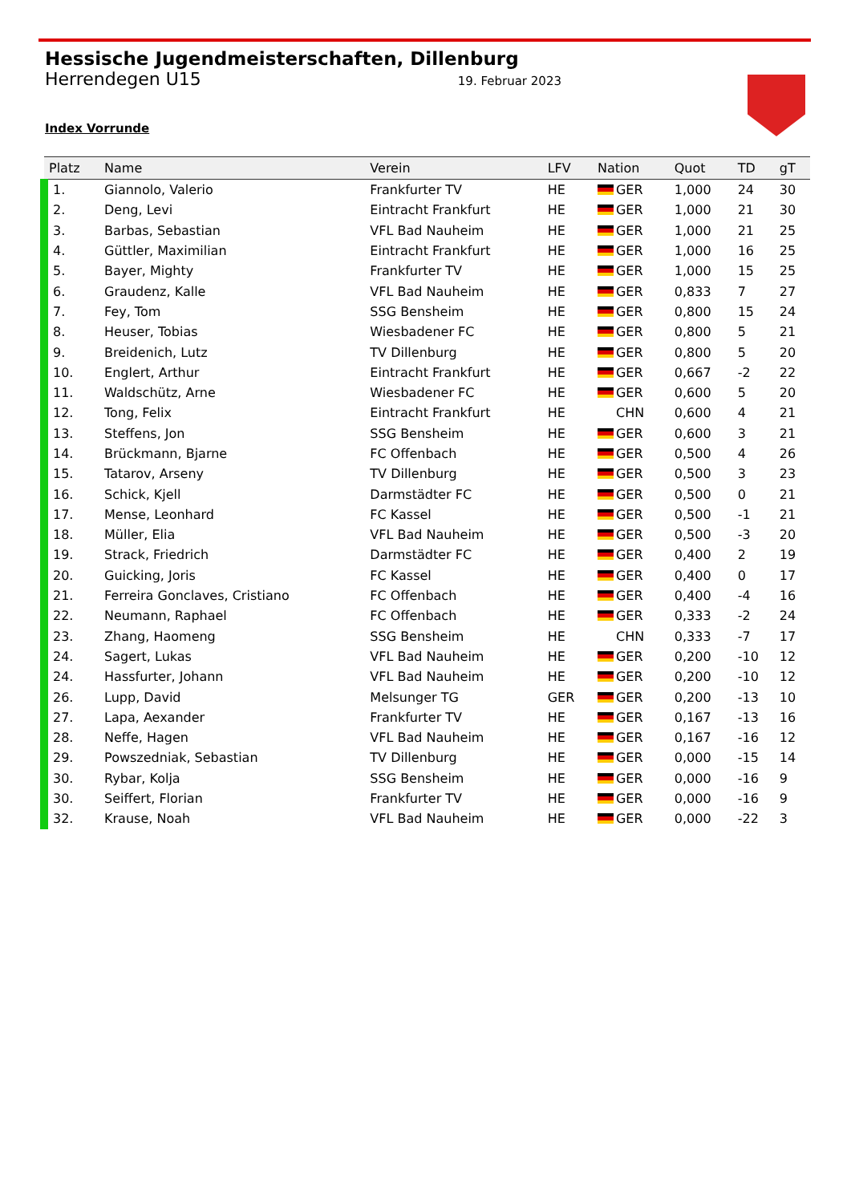Hessische Jugendmeisterschaften, Dillenburg
Herrendegen U15 19. Februar 2023
Index Vorrunde
| Platz | Name | Verein | LFV | Nation | Quot | TD | gT |
| --- | --- | --- | --- | --- | --- | --- | --- |
| 1. | Giannolo, Valerio | Frankfurter TV | HE | GER | 1,000 | 24 | 30 |
| 2. | Deng, Levi | Eintracht Frankfurt | HE | GER | 1,000 | 21 | 30 |
| 3. | Barbas, Sebastian | VFL Bad Nauheim | HE | GER | 1,000 | 21 | 25 |
| 4. | Güttler, Maximilian | Eintracht Frankfurt | HE | GER | 1,000 | 16 | 25 |
| 5. | Bayer, Mighty | Frankfurter TV | HE | GER | 1,000 | 15 | 25 |
| 6. | Graudenz, Kalle | VFL Bad Nauheim | HE | GER | 0,833 | 7 | 27 |
| 7. | Fey, Tom | SSG Bensheim | HE | GER | 0,800 | 15 | 24 |
| 8. | Heuser, Tobias | Wiesbadener FC | HE | GER | 0,800 | 5 | 21 |
| 9. | Breidenich, Lutz | TV Dillenburg | HE | GER | 0,800 | 5 | 20 |
| 10. | Englert, Arthur | Eintracht Frankfurt | HE | GER | 0,667 | -2 | 22 |
| 11. | Waldschütz, Arne | Wiesbadener FC | HE | GER | 0,600 | 5 | 20 |
| 12. | Tong, Felix | Eintracht Frankfurt | HE | CHN | 0,600 | 4 | 21 |
| 13. | Steffens, Jon | SSG Bensheim | HE | GER | 0,600 | 3 | 21 |
| 14. | Brückmann, Bjarne | FC Offenbach | HE | GER | 0,500 | 4 | 26 |
| 15. | Tatarov, Arseny | TV Dillenburg | HE | GER | 0,500 | 3 | 23 |
| 16. | Schick, Kjell | Darmstädter FC | HE | GER | 0,500 | 0 | 21 |
| 17. | Mense, Leonhard | FC Kassel | HE | GER | 0,500 | -1 | 21 |
| 18. | Müller, Elia | VFL Bad Nauheim | HE | GER | 0,500 | -3 | 20 |
| 19. | Strack, Friedrich | Darmstädter FC | HE | GER | 0,400 | 2 | 19 |
| 20. | Guicking, Joris | FC Kassel | HE | GER | 0,400 | 0 | 17 |
| 21. | Ferreira Gonclaves, Cristiano | FC Offenbach | HE | GER | 0,400 | -4 | 16 |
| 22. | Neumann, Raphael | FC Offenbach | HE | GER | 0,333 | -2 | 24 |
| 23. | Zhang, Haomeng | SSG Bensheim | HE | CHN | 0,333 | -7 | 17 |
| 24. | Sagert, Lukas | VFL Bad Nauheim | HE | GER | 0,200 | -10 | 12 |
| 24. | Hassfurter, Johann | VFL Bad Nauheim | HE | GER | 0,200 | -10 | 12 |
| 26. | Lupp, David | Melsunger TG | GER | GER | 0,200 | -13 | 10 |
| 27. | Lapa, Aexander | Frankfurter TV | HE | GER | 0,167 | -13 | 16 |
| 28. | Neffe, Hagen | VFL Bad Nauheim | HE | GER | 0,167 | -16 | 12 |
| 29. | Powszedniak, Sebastian | TV Dillenburg | HE | GER | 0,000 | -15 | 14 |
| 30. | Rybar, Kolja | SSG Bensheim | HE | GER | 0,000 | -16 | 9 |
| 30. | Seiffert, Florian | Frankfurter TV | HE | GER | 0,000 | -16 | 9 |
| 32. | Krause, Noah | VFL Bad Nauheim | HE | GER | 0,000 | -22 | 3 |